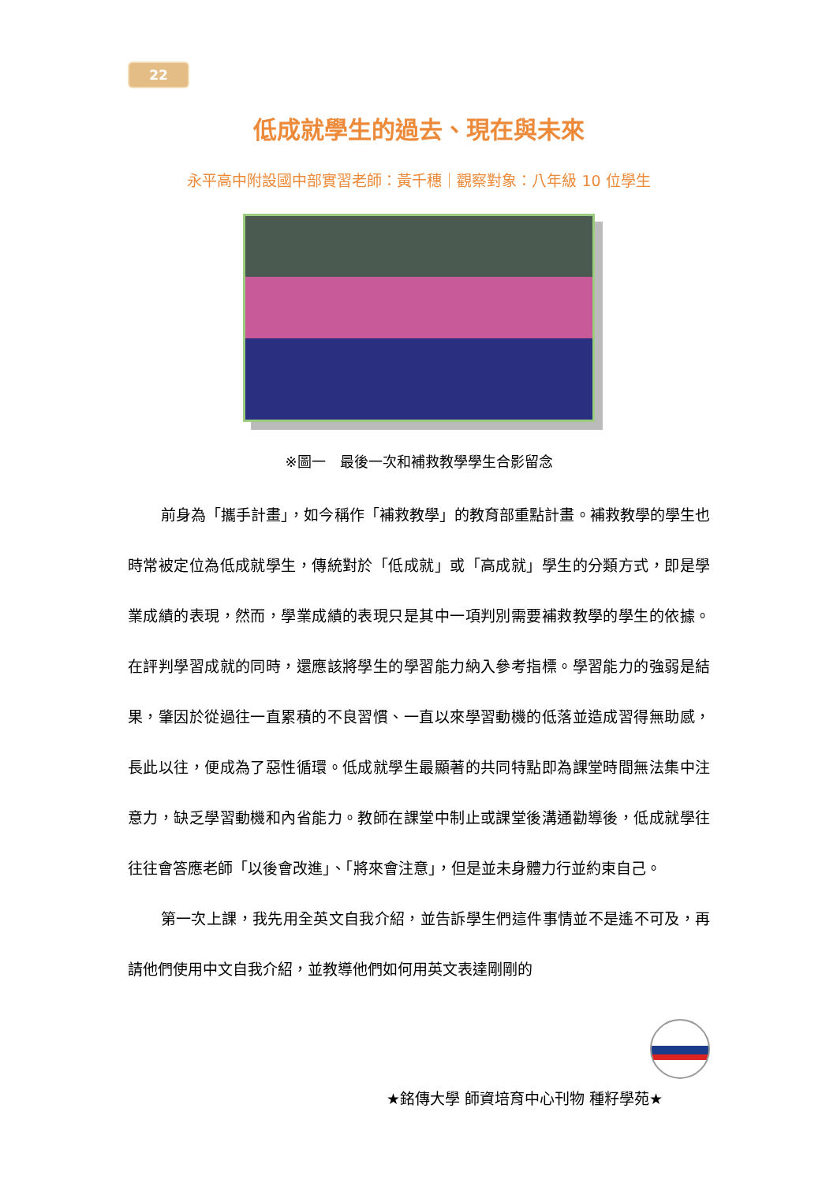22
低成就學生的過去、現在與未來
永平高中附設國中部實習老師：黃千穗｜觀察對象：八年級 10 位學生
※圖一　最後一次和補救教學學生合影留念
前身為「攜手計畫」，如今稱作「補救教學」的教育部重點計畫。補救教學的學生也時常被定位為低成就學生，傳統對於「低成就」或「高成就」學生的分類方式，即是學業成績的表現，然而，學業成績的表現只是其中一項判別需要補救教學的學生的依據。在評判學習成就的同時，還應該將學生的學習能力納入參考指標。學習能力的強弱是結果，肇因於從過往一直累積的不良習慣、一直以來學習動機的低落並造成習得無助感，長此以往，便成為了惡性循環。低成就學生最顯著的共同特點即為課堂時間無法集中注意力，缺乏學習動機和內省能力。教師在課堂中制止或課堂後溝通勸導後，低成就學往往往會答應老師「以後會改進」、「將來會注意」，但是並未身體力行並約束自己。
第一次上課，我先用全英文自我介紹，並告訴學生們這件事情並不是遙不可及，再請他們使用中文自我介紹，並教導他們如何用英文表達剛剛的
★銘傳大學 師資培育中心刊物 種籽學苑★